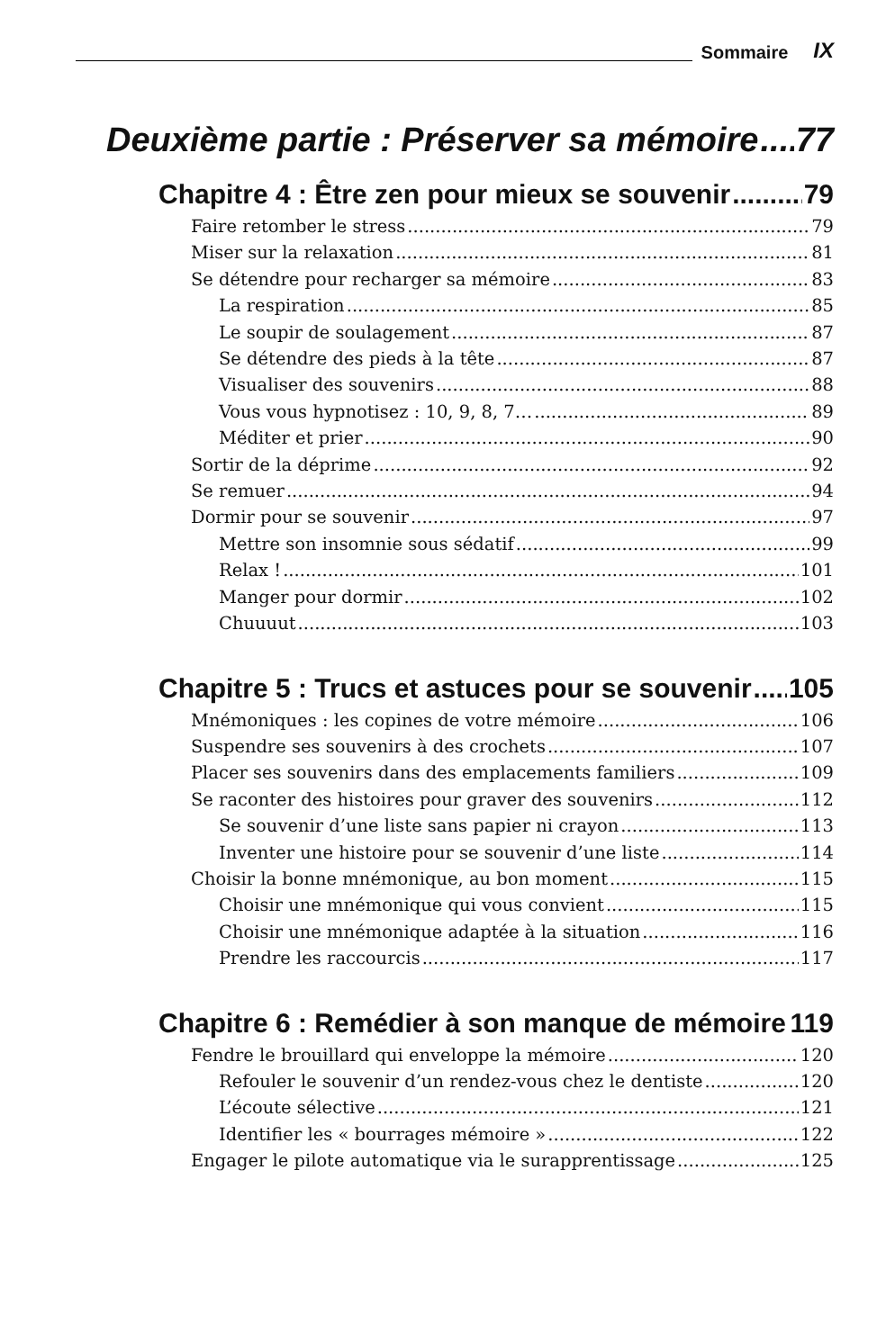Sommaire IX
Deuxième partie : Préserver sa mémoire 77
Chapitre 4 : Être zen pour mieux se souvenir 79
Faire retomber le stress 79
Miser sur la relaxation 81
Se détendre pour recharger sa mémoire 83
La respiration 85
Le soupir de soulagement 87
Se détendre des pieds à la tête 87
Visualiser des souvenirs 88
Vous vous hypnotisez : 10, 9, 8, 7… 89
Méditer et prier 90
Sortir de la déprime 92
Se remuer 94
Dormir pour se souvenir 97
Mettre son insomnie sous sédatif 99
Relax ! 101
Manger pour dormir 102
Chuuuut 103
Chapitre 5 : Trucs et astuces pour se souvenir 105
Mnémoniques : les copines de votre mémoire 106
Suspendre ses souvenirs à des crochets 107
Placer ses souvenirs dans des emplacements familiers 109
Se raconter des histoires pour graver des souvenirs 112
Se souvenir d’une liste sans papier ni crayon 113
Inventer une histoire pour se souvenir d’une liste 114
Choisir la bonne mnémonique, au bon moment 115
Choisir une mnémonique qui vous convient 115
Choisir une mnémonique adaptée à la situation 116
Prendre les raccourcis 117
Chapitre 6 : Remédier à son manque de mémoire 119
Fendre le brouillard qui enveloppe la mémoire 120
Refouler le souvenir d’un rendez-vous chez le dentiste 120
L’écoute sélective 121
Identifier les « bourrages mémoire » 122
Engager le pilote automatique via le surapprentissage 125